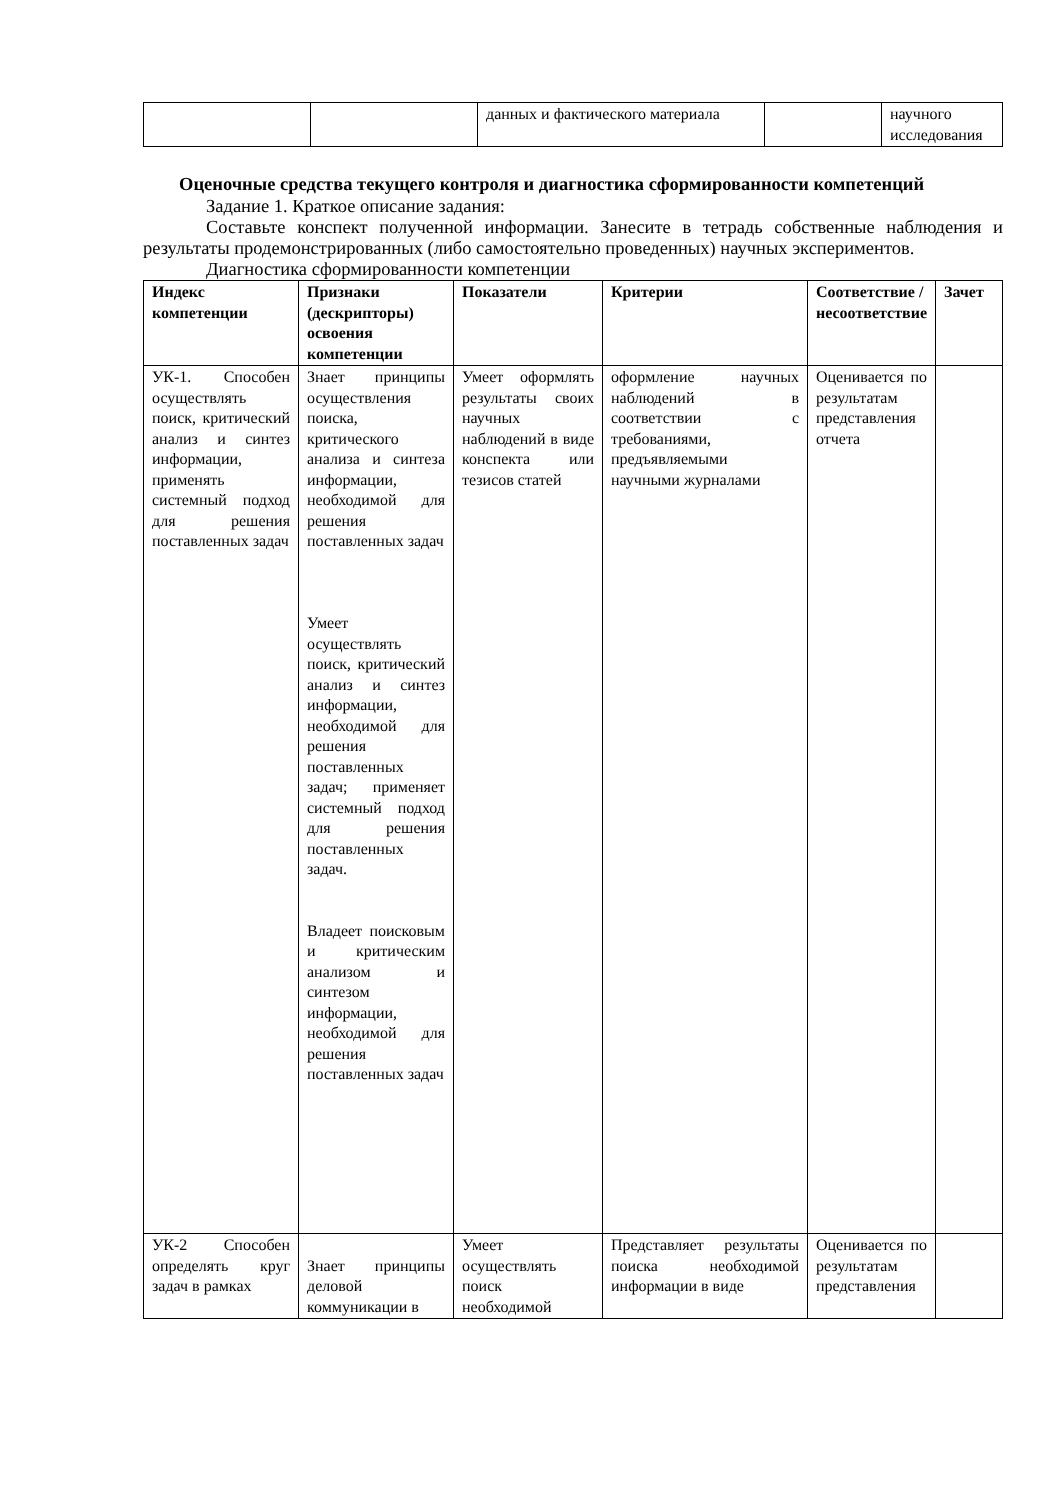| | | данных и фактического материала | | научного исследования |
Оценочные средства текущего контроля и диагностика сформированности компетенций
Задание 1. Краткое описание задания:
Составьте конспект полученной информации. Занесите в тетрадь собственные наблюдения и результаты продемонстрированных (либо самостоятельно проведенных) научных экспериментов.
Диагностика сформированности компетенции
| Индекс компетенции | Признаки (дескрипторы) освоения компетенции | Показатели | Критерии | Соответствие / несоответствие | Зачет |
| --- | --- | --- | --- | --- | --- |
| УК-1. Способен осуществлять поиск, критический анализ и синтез информации, применять системный подход для решения поставленных задач | Знает принципы осуществления поиска, критического анализа и синтеза информации, необходимой для решения поставленных задач Умеет осуществлять поиск, критический анализ и синтез информации, необходимой для решения поставленных задач; применяет системный подход для решения поставленных задач. Владеет поисковым и критическим анализом и синтезом информации, необходимой для решения поставленных задач | Умеет оформлять результаты своих научных наблюдений в виде конспекта или тезисов статей | оформление научных наблюдений в соответствии с требованиями, предъявляемыми научными журналами | Оценивается по результатам представления отчета | |
| УК-2 Способен определять круг задач в рамках | Знает принципы деловой коммуникации в | Умеет осуществлять поиск необходимой | Представляет результаты поиска необходимой информации в виде | Оценивается по результатам представления | |